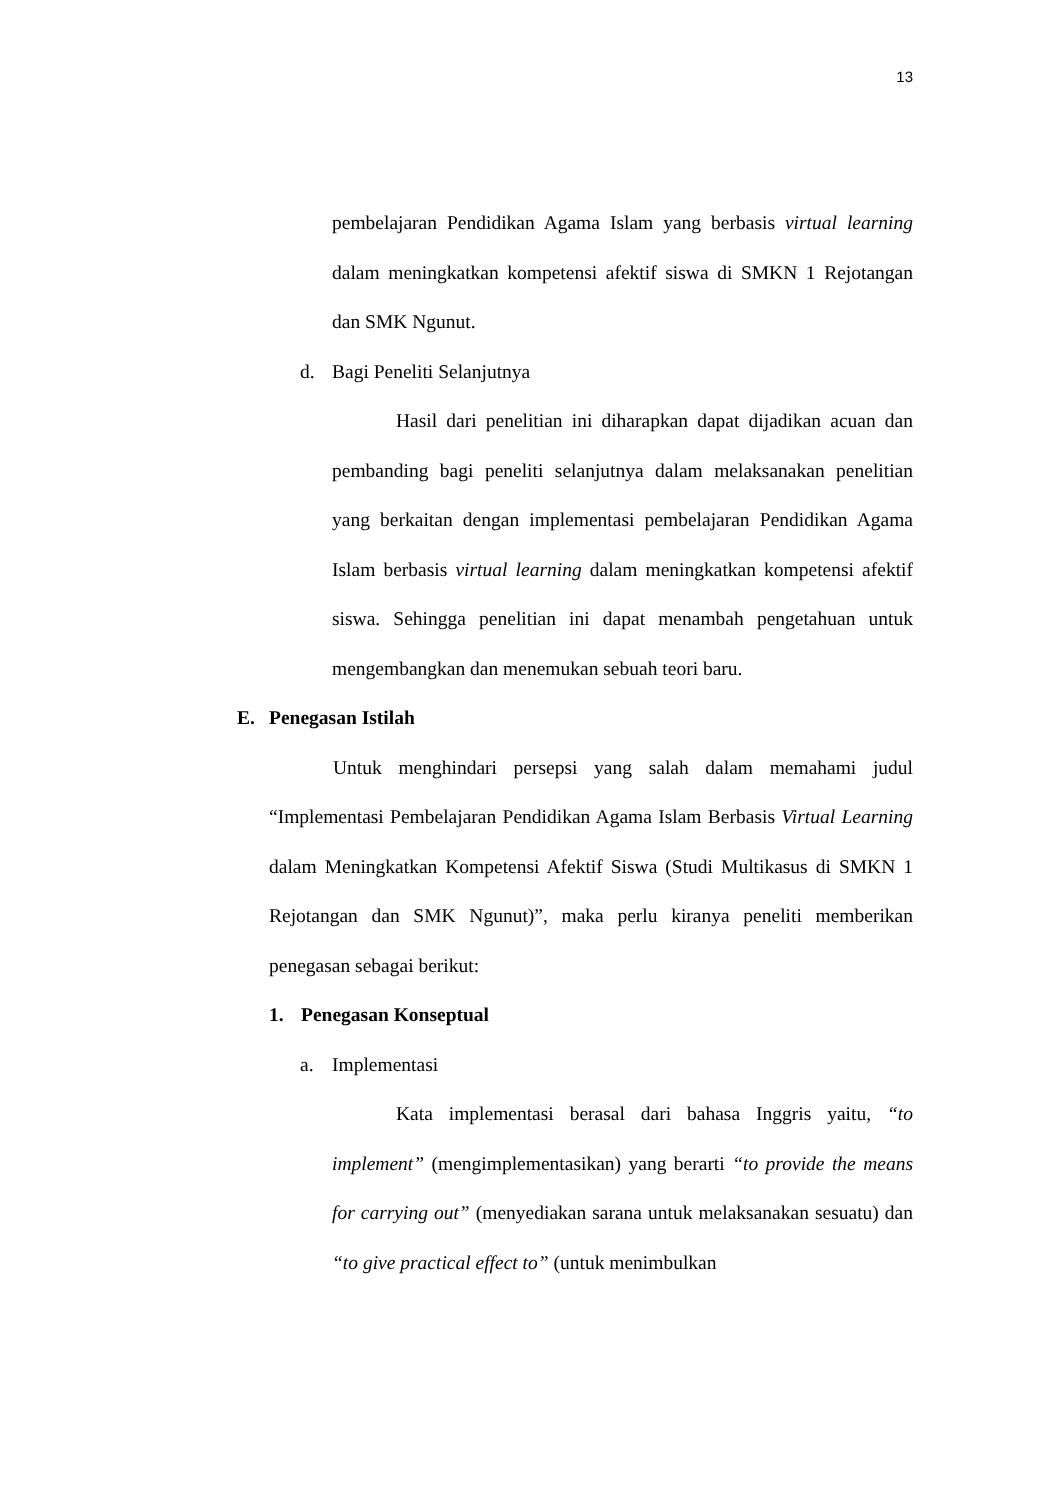13
pembelajaran Pendidikan Agama Islam yang berbasis virtual learning dalam meningkatkan kompetensi afektif siswa di SMKN 1 Rejotangan dan SMK Ngunut.
d. Bagi Peneliti Selanjutnya
Hasil dari penelitian ini diharapkan dapat dijadikan acuan dan pembanding bagi peneliti selanjutnya dalam melaksanakan penelitian yang berkaitan dengan implementasi pembelajaran Pendidikan Agama Islam berbasis virtual learning dalam meningkatkan kompetensi afektif siswa. Sehingga penelitian ini dapat menambah pengetahuan untuk mengembangkan dan menemukan sebuah teori baru.
E. Penegasan Istilah
Untuk menghindari persepsi yang salah dalam memahami judul “Implementasi Pembelajaran Pendidikan Agama Islam Berbasis Virtual Learning dalam Meningkatkan Kompetensi Afektif Siswa (Studi Multikasus di SMKN 1 Rejotangan dan SMK Ngunut)”, maka perlu kiranya peneliti memberikan penegasan sebagai berikut:
1. Penegasan Konseptual
a. Implementasi
Kata implementasi berasal dari bahasa Inggris yaitu, “to implement” (mengimplementasikan) yang berarti “to provide the means for carrying out” (menyediakan sarana untuk melaksanakan sesuatu) dan “to give practical effect to” (untuk menimbulkan